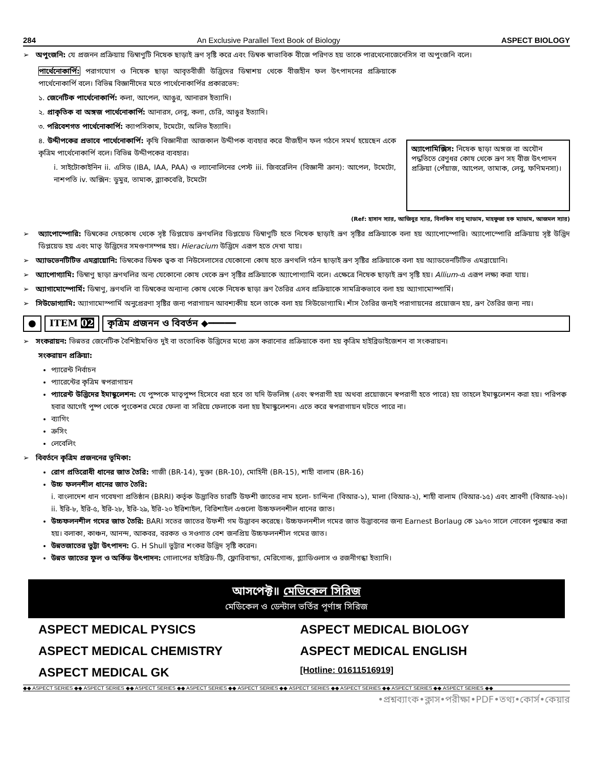284 An Exclusive Parallel Text Book of Biology ASPECT BIOLOGY
➢ অপুংজনি: যে প্রজনন প্রক্রিয়ায় ডিম্বাণুটি নিষেক ছাড়াই ভ্রূণ সৃষ্টি করে এবং ডিম্বক স্বাভাবিক বীজে পরিণত হয় তাকে পারথেনোজেনেসিস বা অপুংজনি বলে।
পার্থেনোকার্পি: পরাগযোগ ও নিষেক ছাড়া আবৃতবীজী উদ্ভিদের ডিম্বাশয় থেকে বীজহীন ফল উৎপাদনের প্রক্রিয়াকে পার্থেনোকার্পি বলে। বিভিন্ন বিজ্ঞানীদের মতে পার্থেনোকার্পির প্রকারভেদ:
১. জেনেটিক পার্থেনোকার্পি: কলা, আপেল, আঙুর, আনারস ইত্যাদি।
২. প্রাকৃতিক বা অঙ্গজ পার্থেনোকার্পি: আনারস, লেবু, কলা, চেরি, আঙুর ইত্যাদি।
৩. পরিবেশগত পার্থেনোকার্পি: ক্যাপসিকাম, টমেটো, অলিভ ইত্যাদি।
৪. উদ্দীপকের প্রভাবে পার্থেনোকার্পি: কৃষি বিজ্ঞানীরা আজকাল উদ্দীপক ব্যবহার করে বীজহীন ফল গঠনে সমর্থ হয়েছেন একে কৃত্রিম পার্থেনোকার্পি বলে। বিভিন্ন উদ্দীপকের ব্যবহার।
i. সাইটোকাইনিন ii. এসিড (IBA, IAA, PAA) ও ল্যানোলিনের পেস্ট iii. জিবরেলিন (বিজ্ঞানী ক্রান): আপেল, টমেটো, নাশপতি iv. অক্সিন: ডুমুর, তামাক, ব্ল্যাকবেরি, টমেটো
অ্যাপোমিক্সিস: নিষেক ছাড়া অঙ্গজ বা অযৌন পদ্ধতিতে রেণুধর কোষ থেকে ভ্রূণ সহ বীজ উৎপাদন প্রক্রিয়া (পেঁয়াজ, আপেল, তামাক, লেবু, ফণিমনসা)।
(Ref: হাসান স্যার, আজিবুর স্যার, বিলকিস বানু ম্যাডাম, মাহফুজা হক ম্যাডাম, আজমল স্যার)
➢ অ্যাপোস্পোরি: ডিম্বকের দেহকোষ থেকে সৃষ্ট ডিপ্লয়েড ভ্রূণথলির ডিপ্লয়েড ডিম্বাণুটি হতে নিষেক ছাড়াই ভ্রূণ সৃষ্টির প্রক্রিয়াকে বলা হয় অ্যাপোস্পোরি। অ্যাপোস্পোরি প্রক্রিয়ায় সৃষ্ট উদ্ভিদ ডিপ্লয়েড হয় এবং মাতৃ উদ্ভিদের সমগুণসম্পন্ন হয়। Hieracium উদ্ভিদে এরূপ হতে দেখা যায়।
➢ অ্যাডভেনটিটিভ এমব্রায়োনি: ডিম্বকের ডিম্বক ত্বক বা নিউসেলাসের যেকোনো কোষ হতে ভ্রূণথলি গঠন ছাড়াই ভ্রূণ সৃষ্টির প্রক্রিয়াকে বলা হয় অ্যাডভেনটিটিভ এমব্রায়োনি।
➢ অ্যাপোগ্যামি: ডিম্বাণু ছাড়া ভ্রূণথলির অন্য যেকোনো কোষ থেকে ভ্রূণ সৃষ্টির প্রক্রিয়াকে অ্যাপোগ্যামি বলে। এক্ষেত্রে নিষেক ছাড়াই ভ্রূণ সৃষ্টি হয়। Allium-এ এরূপ লক্ষ্য করা যায়।
➢ অ্যাগামোস্পোর্মি: ডিম্বাণু, ভ্রূণথলি বা ডিম্বকের অন্যান্য কোষ থেকে নিষেক ছাড়া ভ্রূণ তৈরির এসব প্রক্রিয়াকে সামগ্রিকভাবে বলা হয় অ্যাগামোস্পার্মি।
➢ সিউডোগ্যামি: অ্যাগামোস্পার্মি অনুপ্রেরণা সৃষ্টির জন্য পরাগায়ন আবশ্যকীয় হলে তাকে বলা হয় সিউডোগ্যামি। শাঁস তৈরির জন্যই পরাগায়নের প্রয়োজন হয়, ভ্রূণ তৈরির জন্য নয়।
● ITEM 02 কৃত্রিম প্রজনন ও বিবর্তন ◆━━━━━
➢ সংকরায়ন: ভিন্নতর জেনেটিক বৈশিষ্ট্যমণ্ডিত দুই বা ততোধিক উদ্ভিদের মধ্যে ক্রস করানোর প্রক্রিয়াকে বলা হয় কৃত্রিম হাইব্রিডাইজেশন বা সংকরায়ন।
সংকরায়ন প্রক্রিয়া:
প্যারেন্ট নির্বাচন
প্যারেন্টের কৃত্রিম স্বপরাগায়ন
প্যারেন্ট উদ্ভিদের ইমাস্কুলেশন: যে পুষ্পকে মাতৃপুষ্প হিসেবে ধরা হবে তা যদি উভলিঙ্গ (এবং স্বপরাগী হয় অথবা প্রয়োজনে স্বপরাগী হতে পারে) হয় তাহলে ইমাস্কুলেশন করা হয়। পরিপক্ব হবার আগেই পুষ্প থেকে পুংকেশর মেরে ফেলা বা সরিয়ে ফেলাকে বলা হয় ইমাস্কুলেশন। এতে করে স্বপরাগায়ন ঘটতে পারে না।
ব্যাগিং
ক্রসিং
লেবেলিং
➢ বিবর্তনে কৃত্রিম প্রজননের ভূমিকা:
রোগ প্রতিরোধী ধানের জাত তৈরি: গাজী (BR-14), মুক্তা (BR-10), মোহিনী (BR-15), শাহী বালাম (BR-16)
উচ্চ ফলনশীল ধানের জাত তৈরি:
i. বাংলাদেশ ধান গবেষণা প্রতিষ্ঠান (BRRI) কর্তৃক উদ্ভাবিত চারটি উফশী জাতের নাম হলো- চান্দিনা (বিআর-১), মালা (বিআর-২), শাহী বালাম (বিআর-১৫) এবং শ্রাবণী (বিআর-২৬)।
ii. ইরি-৮, ইরি-৫, ইরি-২৮, ইরি-২৯, ইরি-২০ ইরিশাইল, বিরিশাইল এগুলো উচ্চফলনশীল ধানের জাত।
উচ্চফলনশীল গমের জাত তৈরি: BARI সতের জাতের উফশী গম উদ্ভাবন করেছে। উচ্চফলনশীল গমের জাত উদ্ভাবনের জন্য Earnest Borlaug কে ১৯৭০ সালে নোবেল পুরস্কার করা হয়। বলাকা, কাঞ্চন, আনন্দ, আকবর, বরকত ও সওগাত বেশ জনপ্রিয় উচ্চফলনশীল গমের জাত।
উন্নতজাতের ভুট্টা উৎপাদন: G. H Shull ভুট্টার শংকর উদ্ভিদ সৃষ্টি করেন।
উন্নত জাতের ফুল ও অর্কিড উৎপাদন: গোলাপের হাইব্রিড-টি, ফ্লোরিবান্ডা, মেরিগোল্ড, গ্ল্যাডিওলাস ও রজনীগন্ধা ইত্যাদি।
আসপেক্ট॥ মেডিকেল সিরিজ
মেডিকেল ও ডেন্টাল ভর্তির পূর্ণাঙ্গ সিরিজ
ASPECT MEDICAL PYSICS
ASPECT MEDICAL BIOLOGY
ASPECT MEDICAL CHEMISTRY
ASPECT MEDICAL ENGLISH
ASPECT MEDICAL GK
[Hotline: 01611516919]
◆◆ ASPECT SERIES ◆◆ ASPECT SERIES ◆◆ ASPECT SERIES ◆◆ ASPECT SERIES ◆◆ ASPECT SERIES ◆◆ ASPECT SERIES ◆◆ ASPECT SERIES ◆◆ ASPECT SERIES ◆◆ ASPECT SERIES ◆◆
•প্রশ্নব্যাংক•ক্লাস•পরীক্ষা•PDF•তথ্য•কোর্স•কেয়ার